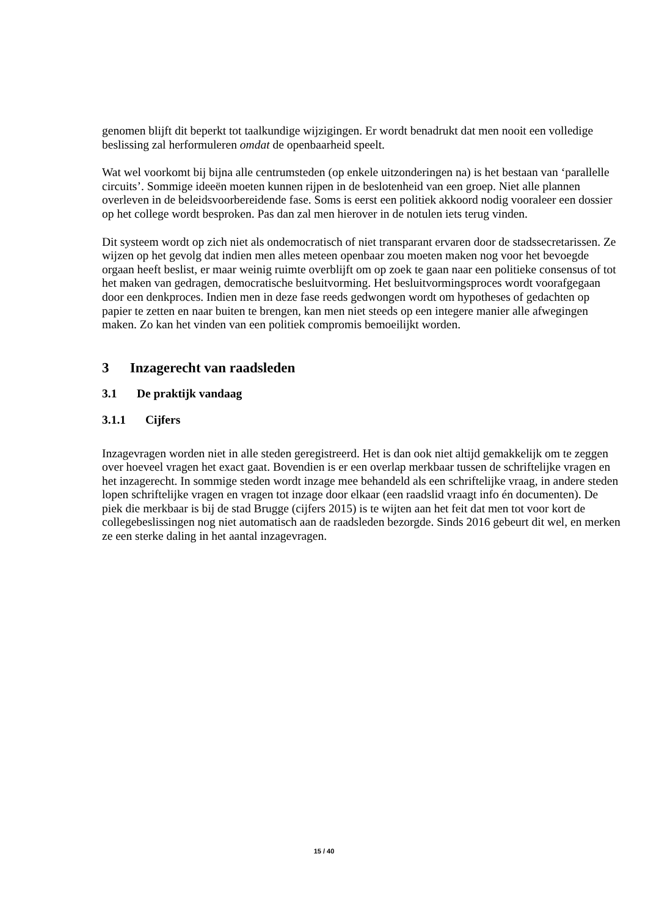genomen blijft dit beperkt tot taalkundige wijzigingen. Er wordt benadrukt dat men nooit een volledige beslissing zal herformuleren omdat de openbaarheid speelt.
Wat wel voorkomt bij bijna alle centrumsteden (op enkele uitzonderingen na) is het bestaan van ‘parallelle circuits’. Sommige ideeën moeten kunnen rijpen in de beslotenheid van een groep. Niet alle plannen overleven in de beleidsvoorbereidende fase. Soms is eerst een politiek akkoord nodig vooraleer een dossier op het college wordt besproken. Pas dan zal men hierover in de notulen iets terug vinden.
Dit systeem wordt op zich niet als ondemocratisch of niet transparant ervaren door de stadssecretarissen. Ze wijzen op het gevolg dat indien men alles meteen openbaar zou moeten maken nog voor het bevoegde orgaan heeft beslist, er maar weinig ruimte overblijft om op zoek te gaan naar een politieke consensus of tot het maken van gedragen, democratische besluitvorming. Het besluitvormingsproces wordt voorafgegaan door een denkproces. Indien men in deze fase reeds gedwongen wordt om hypotheses of gedachten op papier te zetten en naar buiten te brengen, kan men niet steeds op een integere manier alle afwegingen maken. Zo kan het vinden van een politiek compromis bemoeilijkt worden.
3 Inzagerecht van raadsleden
3.1 De praktijk vandaag
3.1.1 Cijfers
Inzagevragen worden niet in alle steden geregistreerd. Het is dan ook niet altijd gemakkelijk om te zeggen over hoeveel vragen het exact gaat. Bovendien is er een overlap merkbaar tussen de schriftelijke vragen en het inzagerecht. In sommige steden wordt inzage mee behandeld als een schriftelijke vraag, in andere steden lopen schriftelijke vragen en vragen tot inzage door elkaar (een raadslid vraagt info én documenten). De piek die merkbaar is bij de stad Brugge (cijfers 2015) is te wijten aan het feit dat men tot voor kort de collegebeslissingen nog niet automatisch aan de raadsleden bezorgde. Sinds 2016 gebeurt dit wel, en merken ze een sterke daling in het aantal inzagevragen.
15 / 40